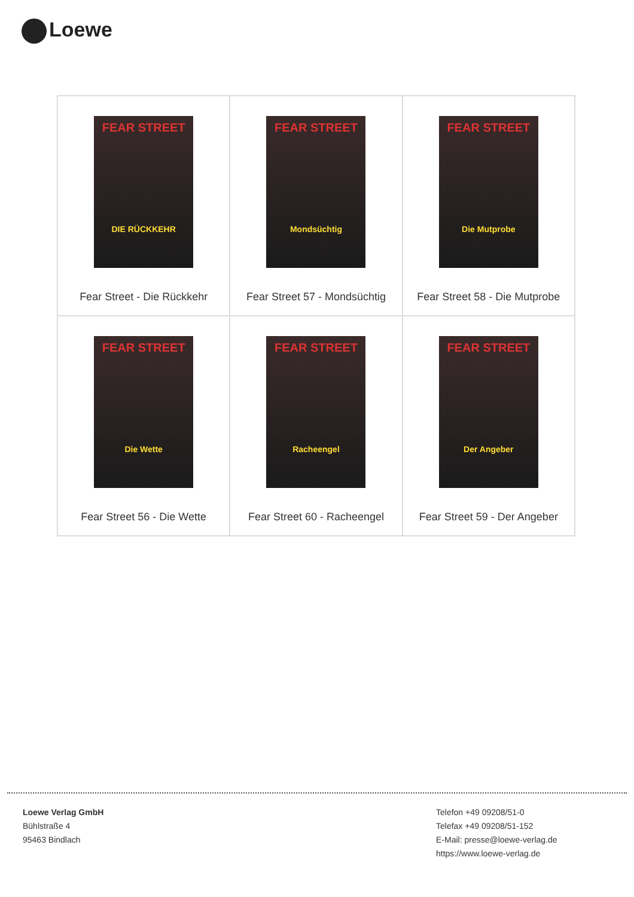Loewe
| FEAR STREET DIE RÜCKKEHR Fear Street - Die Rückkehr | FEAR STREET Mondsüchtig Fear Street 57 - Mondsüchtig | FEAR STREET Die Mutprobe Fear Street 58 - Die Mutprobe |
| FEAR STREET Die Wette Fear Street 56 - Die Wette | FEAR STREET Racheengel Fear Street 60 - Racheengel | FEAR STREET Der Angeber Fear Street 59 - Der Angeber |
Loewe Verlag GmbH
Bühlstraße 4
95463 Bindlach
Telefon +49 09208/51-0
Telefax +49 09208/51-152
E-Mail: presse@loewe-verlag.de
https://www.loewe-verlag.de